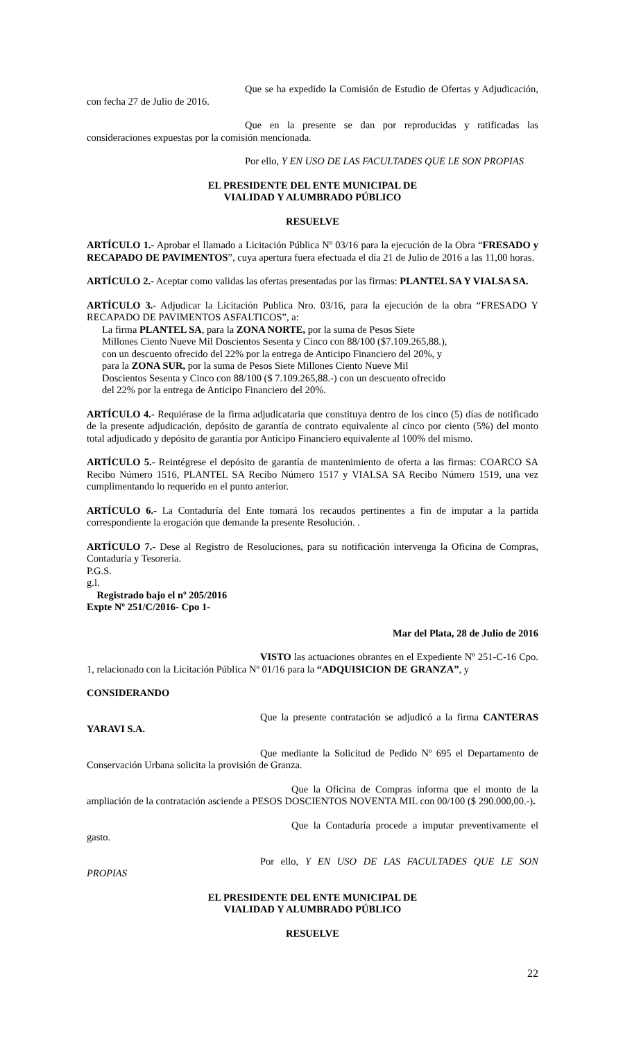Que se ha expedido la Comisión de Estudio de Ofertas y Adjudicación, con fecha 27 de Julio de 2016.
Que en la presente se dan por reproducidas y ratificadas las consideraciones expuestas por la comisión mencionada.
Por ello, Y EN USO DE LAS FACULTADES QUE LE SON PROPIAS
EL PRESIDENTE DEL ENTE MUNICIPAL DE
VIALIDAD Y ALUMBRADO PÚBLICO
RESUELVE
ARTÍCULO 1.- Aprobar el llamado a Licitación Pública Nº 03/16 para la ejecución de la Obra “FRESADO y RECAPADO DE PAVIMENTOS”, cuya apertura fuera efectuada el día 21 de Julio de 2016 a las 11,00 horas.
ARTÍCULO 2.- Aceptar como validas las ofertas presentadas por las firmas: PLANTEL SA Y VIALSA SA.
ARTÍCULO 3.- Adjudicar la Licitación Publica Nro. 03/16, para la ejecución de la obra “FRESADO Y RECAPADO DE PAVIMENTOS ASFALTICOS”, a:
La firma PLANTEL SA, para la ZONA NORTE, por la suma de Pesos Siete
Millones Ciento Nueve Mil Doscientos Sesenta y Cinco con 88/100 ($7.109.265,88.),
con un descuento ofrecido del 22% por la entrega de Anticipo Financiero del 20%, y
para la ZONA SUR, por la suma de Pesos Siete Millones Ciento Nueve Mil
Doscientos Sesenta y Cinco con 88/100 ($ 7.109.265,88.-) con un descuento ofrecido
del 22% por la entrega de Anticipo Financiero del 20%.
ARTÍCULO 4.- Requiérase de la firma adjudicataria que constituya dentro de los cinco (5) días de notificado de la presente adjudicación, depósito de garantía de contrato equivalente al cinco por ciento (5%) del monto total adjudicado y depósito de garantía por Anticipo Financiero equivalente al 100% del mismo.
ARTÍCULO 5.- Reintégrese el depósito de garantía de mantenimiento de oferta a las firmas: COARCO SA Recibo Número 1516, PLANTEL SA Recibo Número 1517 y VIALSA SA Recibo Número 1519, una vez cumplimentando lo requerido en el punto anterior.
ARTÍCULO 6.- La Contaduría del Ente tomará los recaudos pertinentes a fin de imputar a la partida correspondiente la erogación que demande la presente Resolución. .
ARTÍCULO 7.- Dese al Registro de Resoluciones, para su notificación intervenga la Oficina de Compras, Contaduría y Tesorería.
P.G.S.
g.l.
Registrado bajo el nº 205/2016
Expte Nº 251/C/2016- Cpo 1-
Mar del Plata, 28 de Julio de 2016
VISTO las actuaciones obrantes en el Expediente Nº 251-C-16 Cpo. 1, relacionado con la Licitación Pública Nº 01/16 para la “ADQUISICION DE GRANZA”, y
CONSIDERANDO
Que la presente contratación se adjudicó a la firma CANTERAS YARAVI S.A.
Que mediante la Solicitud de Pedido Nº 695 el Departamento de Conservación Urbana solicita la provisión de Granza.
Que la Oficina de Compras informa que el monto de la ampliación de la contratación asciende a PESOS DOSCIENTOS NOVENTA MIL con 00/100 ($ 290.000,00.-).
Que la Contaduría procede a imputar preventivamente el gasto.
Por ello, Y EN USO DE LAS FACULTADES QUE LE SON PROPIAS
EL PRESIDENTE DEL ENTE MUNICIPAL DE
VIALIDAD Y ALUMBRADO PÚBLICO
RESUELVE
22